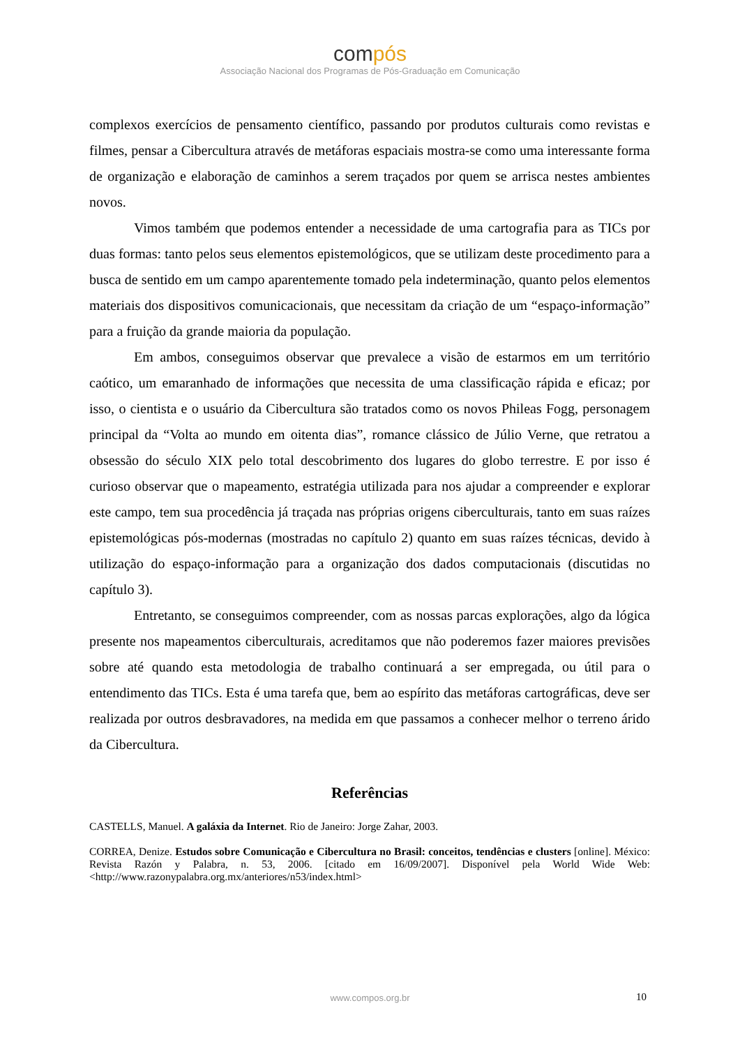compós
Associação Nacional dos Programas de Pós-Graduação em Comunicação
complexos exercícios de pensamento científico, passando por produtos culturais como revistas e filmes, pensar a Cibercultura através de metáforas espaciais mostra-se como uma interessante forma de organização e elaboração de caminhos a serem traçados por quem se arrisca nestes ambientes novos.
Vimos também que podemos entender a necessidade de uma cartografia para as TICs por duas formas: tanto pelos seus elementos epistemológicos, que se utilizam deste procedimento para a busca de sentido em um campo aparentemente tomado pela indeterminação, quanto pelos elementos materiais dos dispositivos comunicacionais, que necessitam da criação de um “espaço-informação” para a fruição da grande maioria da população.
Em ambos, conseguimos observar que prevalece a visão de estarmos em um território caótico, um emaranhado de informações que necessita de uma classificação rápida e eficaz; por isso, o cientista e o usuário da Cibercultura são tratados como os novos Phileas Fogg, personagem principal da “Volta ao mundo em oitenta dias”, romance clássico de Júlio Verne, que retratou a obsessão do século XIX pelo total descobrimento dos lugares do globo terrestre. E por isso é curioso observar que o mapeamento, estratégia utilizada para nos ajudar a compreender e explorar este campo, tem sua procedência já traçada nas próprias origens ciberculturais, tanto em suas raízes epistemológicas pós-modernas (mostradas no capítulo 2) quanto em suas raízes técnicas, devido à utilização do espaço-informação para a organização dos dados computacionais (discutidas no capítulo 3).
Entretanto, se conseguimos compreender, com as nossas parcas explorações, algo da lógica presente nos mapeamentos ciberculturais, acreditamos que não poderemos fazer maiores previsões sobre até quando esta metodologia de trabalho continuará a ser empregada, ou útil para o entendimento das TICs. Esta é uma tarefa que, bem ao espírito das metáforas cartográficas, deve ser realizada por outros desbravadores, na medida em que passamos a conhecer melhor o terreno árido da Cibercultura.
Referências
CASTELLS, Manuel. A galáxia da Internet. Rio de Janeiro: Jorge Zahar, 2003.
CORREA, Denize. Estudos sobre Comunicação e Cibercultura no Brasil: conceitos, tendências e clusters [online]. México: Revista Razón y Palabra, n. 53, 2006. [citado em 16/09/2007]. Disponível pela World Wide Web: <http://www.razonypalabra.org.mx/anteriores/n53/index.html>
www.compos.org.br 10